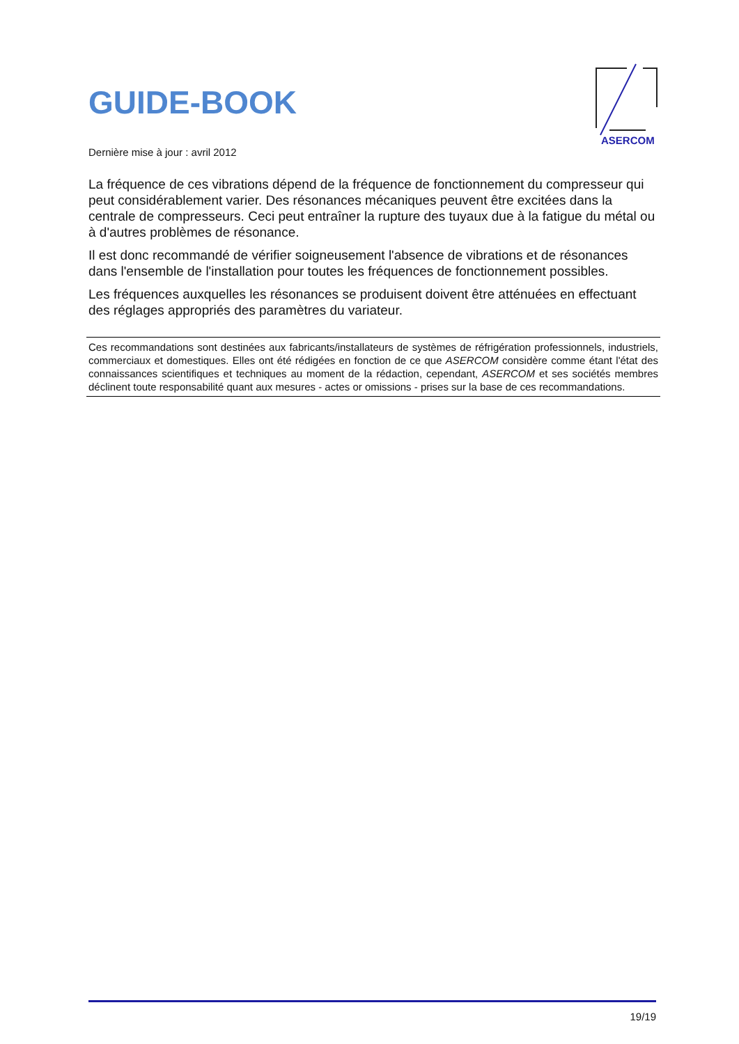GUIDE-BOOK
ASERCOM
Dernière mise à jour : avril 2012
La fréquence de ces vibrations dépend de la fréquence de fonctionnement du compresseur qui peut considérablement varier. Des résonances mécaniques peuvent être excitées dans la centrale de compresseurs. Ceci peut entraîner la rupture des tuyaux due à la fatigue du métal ou à d'autres problèmes de résonance.
Il est donc recommandé de vérifier soigneusement l'absence de vibrations et de résonances dans l'ensemble de l'installation pour toutes les fréquences de fonctionnement possibles.
Les fréquences auxquelles les résonances se produisent doivent être atténuées en effectuant des réglages appropriés des paramètres du variateur.
Ces recommandations sont destinées aux fabricants/installateurs de systèmes de réfrigération professionnels, industriels, commerciaux et domestiques. Elles ont été rédigées en fonction de ce que ASERCOM considère comme étant l'état des connaissances scientifiques et techniques au moment de la rédaction, cependant, ASERCOM et ses sociétés membres déclinent toute responsabilité quant aux mesures - actes or omissions - prises sur la base de ces recommandations.
19/19